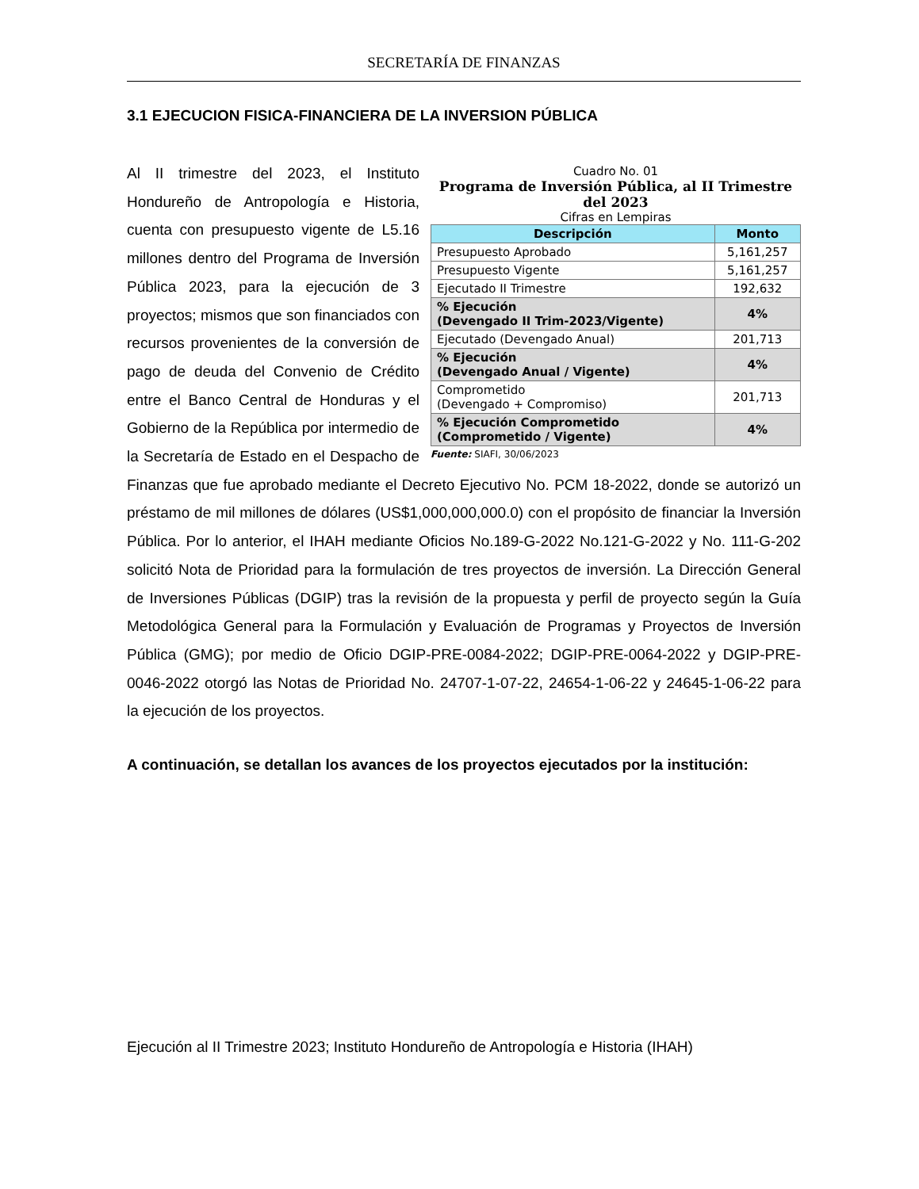SECRETARÍA DE FINANZAS
3.1 EJECUCION FISICA-FINANCIERA DE LA INVERSION PÚBLICA
Cuadro No. 01
Programa de Inversión Pública, al II Trimestre del 2023
Cifras en Lempiras
| Descripción | Monto |
| --- | --- |
| Presupuesto Aprobado | 5,161,257 |
| Presupuesto Vigente | 5,161,257 |
| Ejecutado II Trimestre | 192,632 |
| % Ejecución (Devengado II Trim-2023/Vigente) | 4% |
| Ejecutado (Devengado Anual) | 201,713 |
| % Ejecución (Devengado Anual / Vigente) | 4% |
| Comprometido (Devengado + Compromiso) | 201,713 |
| % Ejecución Comprometido (Comprometido / Vigente) | 4% |
Fuente: SIAFI, 30/06/2023
Al II trimestre del 2023, el Instituto Hondureño de Antropología e Historia, cuenta con presupuesto vigente de L5.16 millones dentro del Programa de Inversión Pública 2023, para la ejecución de 3 proyectos; mismos que son financiados con recursos provenientes de la conversión de pago de deuda del Convenio de Crédito entre el Banco Central de Honduras y el Gobierno de la República por intermedio de la Secretaría de Estado en el Despacho de Finanzas que fue aprobado mediante el Decreto Ejecutivo No. PCM 18-2022, donde se autorizó un préstamo de mil millones de dólares (US$1,000,000,000.0) con el propósito de financiar la Inversión Pública. Por lo anterior, el IHAH mediante Oficios No.189-G-2022 No.121-G-2022 y No. 111-G-202 solicitó Nota de Prioridad para la formulación de tres proyectos de inversión. La Dirección General de Inversiones Públicas (DGIP) tras la revisión de la propuesta y perfil de proyecto según la Guía Metodológica General para la Formulación y Evaluación de Programas y Proyectos de Inversión Pública (GMG); por medio de Oficio DGIP-PRE-0084-2022; DGIP-PRE-0064-2022 y DGIP-PRE-0046-2022 otorgó las Notas de Prioridad No. 24707-1-07-22, 24654-1-06-22 y 24645-1-06-22 para la ejecución de los proyectos.
A continuación, se detallan los avances de los proyectos ejecutados por la institución:
Ejecución al II Trimestre 2023; Instituto Hondureño de Antropología e Historia (IHAH)